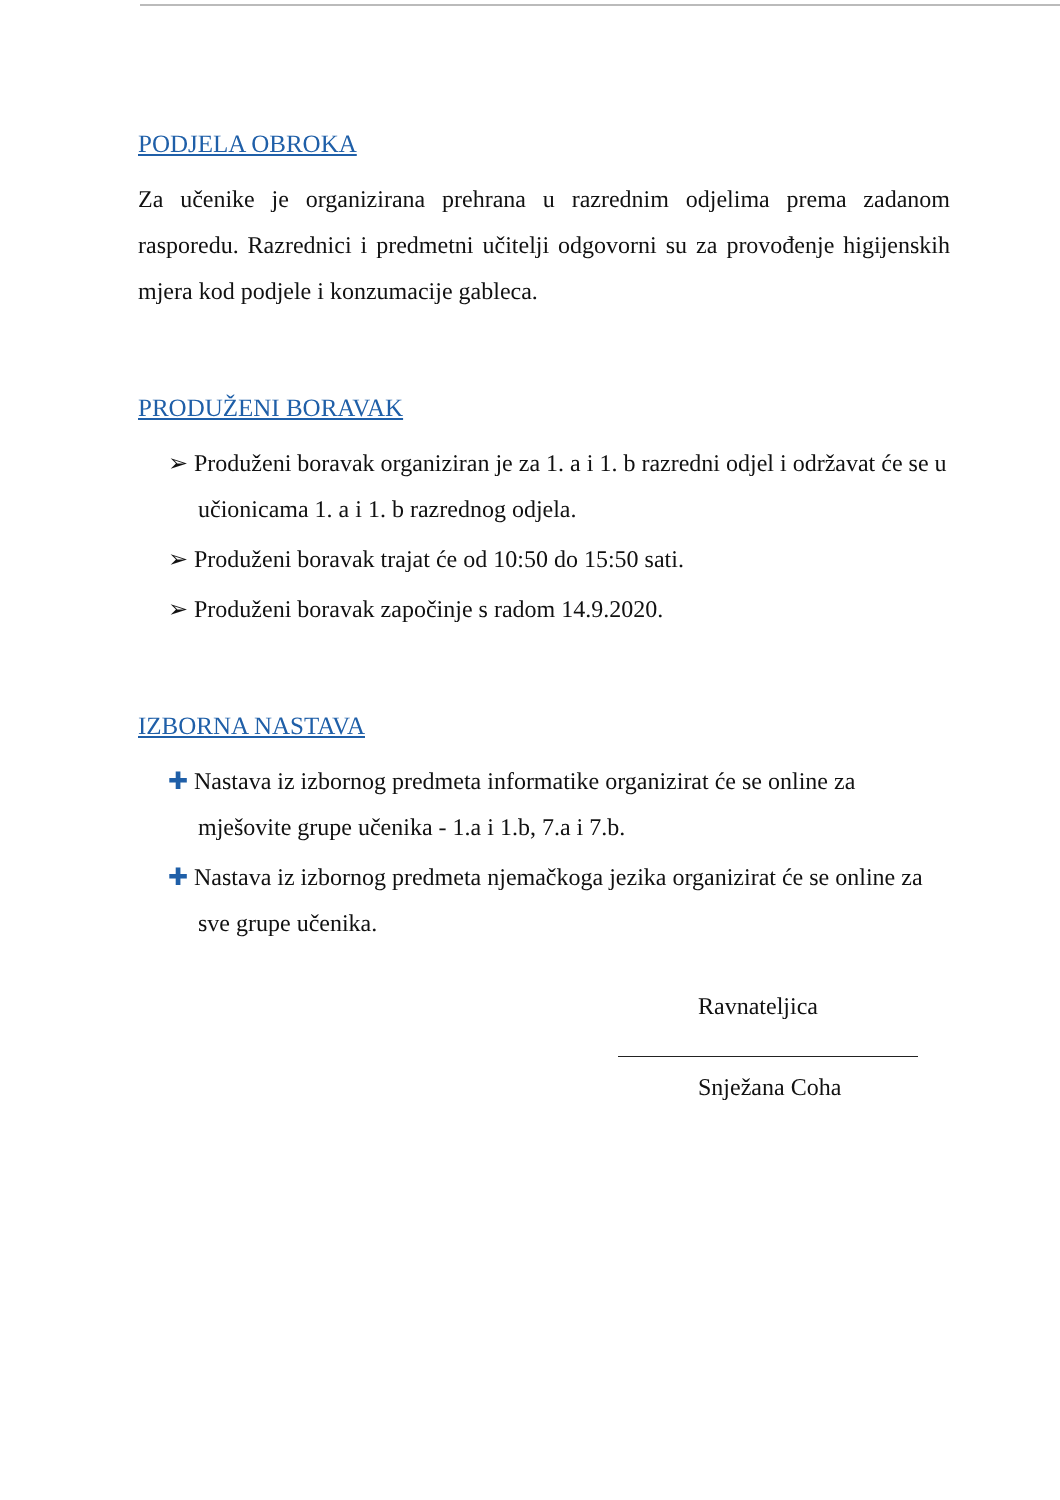PODJELA OBROKA
Za učenike je organizirana prehrana u razrednim odjelima prema zadanom rasporedu. Razrednici i predmetni učitelji odgovorni su za provođenje higijenskih mjera kod podjele i konzumacije gableca.
PRODUŽENI BORAVAK
➢ Produženi boravak organiziran je za 1. a i 1. b razredni odjel i održavat će se u učionicama 1. a i 1. b razrednog odjela.
➢ Produženi boravak trajat će od 10:50 do 15:50 sati.
➢ Produženi boravak započinje s radom 14.9.2020.
IZBORNA NASTAVA
✚ Nastava iz izbornog predmeta informatike organizirat će se online za mješovite grupe učenika - 1.a i 1.b, 7.a i 7.b.
✚ Nastava iz izbornog predmeta njemačkoga jezika organizirat će se online za sve grupe učenika.
Ravnateljica
Snježana Coha